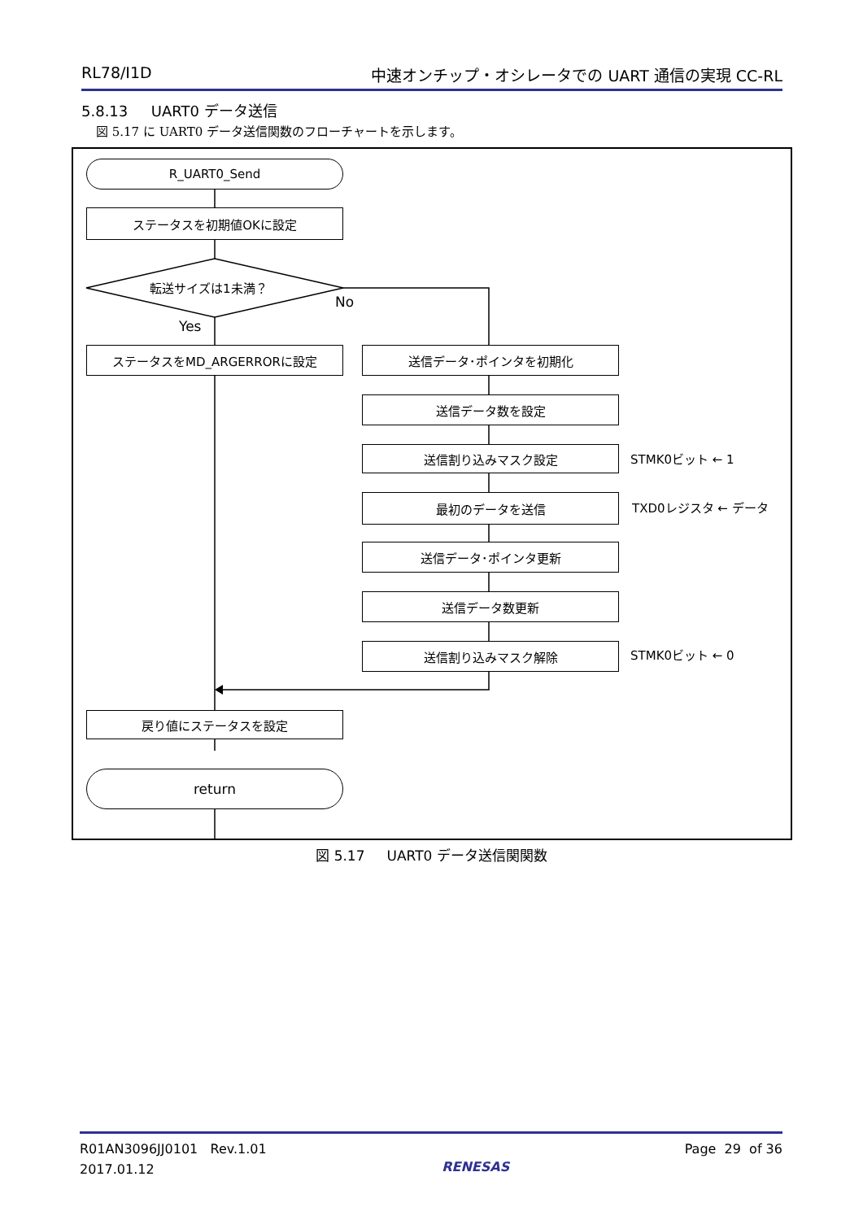RL78/I1D 中速オンチップ・オシレータでの UART 通信の実現 CC-RL
5.8.13 UART0 データ送信
図 5.17 に UART0 データ送信関数のフローチャートを示します。
R_UART0_Send
ステータスを初期値OKに設定
転送サイズは1未満？
No
Yes
ステータスをMD_ARGERRORに設定 送信データ･ポインタを初期化
送信データ数を設定
送信割り込みマスク設定 STMK0ビット ← 1
最初のデータを送信 TXD0レジスタ ← データ
送信データ･ポインタ更新
送信データ数更新
送信割り込みマスク解除 STMK0ビット ← 0
戻り値にステータスを設定
return
図 5.17 UART0 データ送信関関数
R01AN3096JJ0101 Rev.1.01
2017.01.12
RENESAS
Page 29 of 36